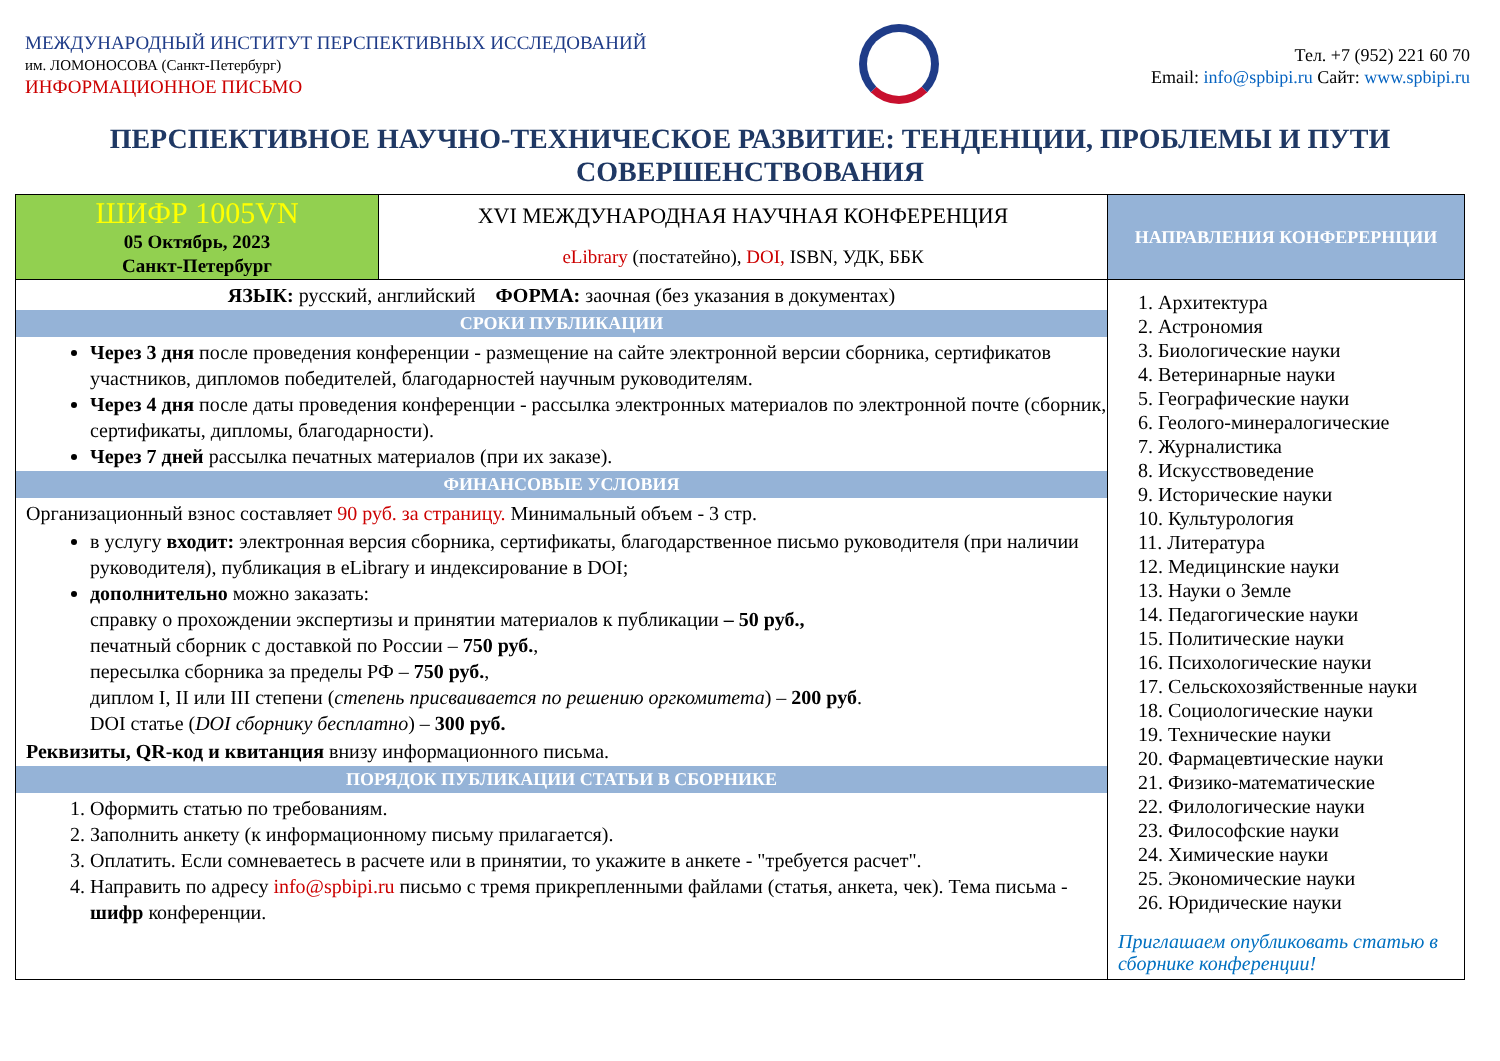МЕЖДУНАРОДНЫЙ ИНСТИТУТ ПЕРСПЕКТИВНЫХ ИССЛЕДОВАНИЙ
им. ЛОМОНОСОВА (Санкт-Петербург)
ИНФОРМАЦИОННОЕ ПИСЬМО
Тел. +7 (952) 221 60 70
Email: info@spbipi.ru Сайт: www.spbipi.ru
ПЕРСПЕКТИВНОЕ НАУЧНО-ТЕХНИЧЕСКОЕ РАЗВИТИЕ: ТЕНДЕНЦИИ, ПРОБЛЕМЫ И ПУТИ СОВЕРШЕНСТВОВАНИЯ
| ШИФР 1005VN 05 Октябрь, 2023 Санкт-Петербург | XVI МЕЖДУНАРОДНАЯ НАУЧНАЯ КОНФЕРЕНЦИЯ eLibrary (постатейно), DOI, ISBN, УДК, ББК | НАПРАВЛЕНИЯ КОНФЕРЕРНЦИИ |
| ЯЗЫК: русский, английский ФОРМА: заочная (без указания в документах) СРОКИ ПУБЛИКАЦИИ Через 3 дня после проведения конференции - размещение на сайте электронной версии сборника, сертификатов участников, дипломов победителей, благодарностей научным руководителям. Через 4 дня после даты проведения конференции - рассылка электронных материалов по электронной почте (сборник, сертификаты, дипломы, благодарности). Через 7 дней рассылка печатных материалов (при их заказе). ФИНАНСОВЫЕ УСЛОВИЯ Организационный взнос составляет 90 руб. за страницу. Минимальный объем - 3 стр. в услугу входит: электронная версия сборника, сертификаты, благодарственное письмо руководителя (при наличии руководителя), публикация в eLibrary и индексирование в DOI; дополнительно можно заказать: справку о прохождении экспертизы и принятии материалов к публикации – 50 руб., печатный сборник с доставкой по России – 750 руб. , пересылка сборника за пределы РФ – 750 руб. , диплом I, II или III степени ( степень присваивается по решению оргкомитета ) – 200 руб . DOI статье ( DOI сборнику бесплатно ) – 300 руб. Реквизиты, QR-код и квитанция внизу информационного письма. ПОРЯДОК ПУБЛИКАЦИИ СТАТЬИ В СБОРНИКЕ 1. Оформить статью по требованиям. 2. Заполнить анкету (к информационному письму прилагается). 3. Оплатить. Если сомневаетесь в расчете или в принятии, то укажите в анкете - "требуется расчет". 4. Направить по адресу info@spbipi.ru письмо с тремя прикрепленными файлами (статья, анкета, чек). Тема письма - шифр конференции. | | 1. Архитектура 2. Астрономия 3. Биологические науки 4. Ветеринарные науки 5. Географические науки 6. Геолого-минералогические 7. Журналистика 8. Искусствоведение 9. Исторические науки 10. Культурология 11. Литература 12. Медицинские науки 13. Науки о Земле 14. Педагогические науки 15. Политические науки 16. Психологические науки 17. Сельскохозяйственные науки 18. Социологические науки 19. Технические науки 20. Фармацевтические науки 21. Физико-математические 22. Филологические науки 23. Философские науки 24. Химические науки 25. Экономические науки 26. Юридические науки Приглашаем опубликовать статью в сборнике конференции! |